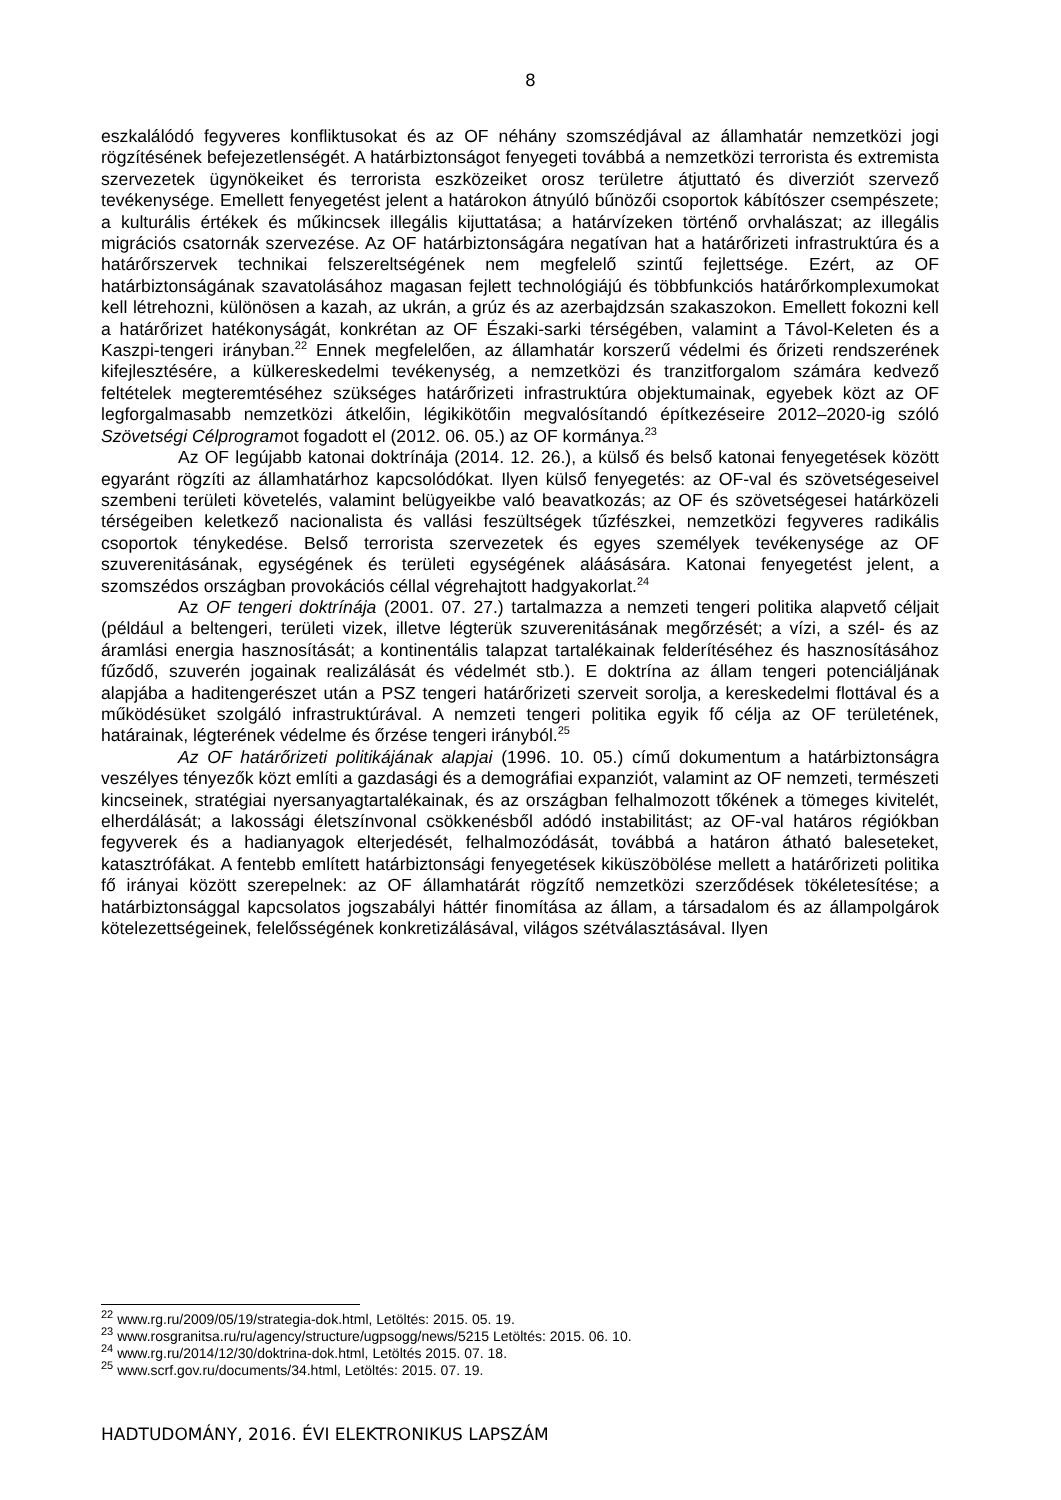8
eszkalálódó fegyveres konfliktusokat és az OF néhány szomszédjával az államhatár nemzetközi jogi rögzítésének befejezetlenségét. A határbiztonságot fenyegeti továbbá a nemzetközi terrorista és extremista szervezetek ügynökeiket és terrorista eszközeiket orosz területre átjuttató és diverziót szervező tevékenysége. Emellett fenyegetést jelent a határokon átnyúló bűnözői csoportok kábítószer csempészete; a kulturális értékek és műkincsek illegális kijuttatása; a határvízeken történő orvhalászat; az illegális migrációs csatornák szervezése. Az OF határbiztonságára negatívan hat a határőrizeti infrastruktúra és a határőrszervek technikai felszereltségének nem megfelelő szintű fejlettsége. Ezért, az OF határbiztonságának szavatolásához magasan fejlett technológiájú és többfunkciós határőrkomplexumokat kell létrehozni, különösen a kazah, az ukrán, a grúz és az azerbajdzsán szakaszokon. Emellett fokozni kell a határőrizet hatékonyságát, konkrétan az OF Északi-sarki térségében, valamint a Távol-Keleten és a Kaszpi-tengeri irányban.<sup>22</sup> Ennek megfelelően, az államhatár korszerű védelmi és őrizeti rendszerének kifejlesztésére, a külkereskedelmi tevékenység, a nemzetközi és tranzitforgalom számára kedvező feltételek megteremtéséhez szükséges határőrizeti infrastruktúra objektumainak, egyebek közt az OF legforgalmasabb nemzetközi átkelőin, légikikötőin megvalósítandó építkezéseire 2012–2020-ig szóló Szövetségi Célprogramot fogadott el (2012. 06. 05.) az OF kormánya.<sup>23</sup>
Az OF legújabb katonai doktrínája (2014. 12. 26.), a külső és belső katonai fenyegetések között egyaránt rögzíti az államhatárhoz kapcsolódókat. Ilyen külső fenyegetés: az OF-val és szövetségeseivel szembeni területi követelés, valamint belügyeikbe való beavatkozás; az OF és szövetségesei határközeli térségeiben keletkező nacionalista és vallási feszültségek tűzfészkei, nemzetközi fegyveres radikális csoportok ténykedése. Belső terrorista szervezetek és egyes személyek tevékenysége az OF szuverenitásának, egységének és területi egységének aláásására. Katonai fenyegetést jelent, a szomszédos országban provokációs céllal végrehajtott hadgyakorlat.<sup>24</sup>
Az OF tengeri doktrínája (2001. 07. 27.) tartalmazza a nemzeti tengeri politika alapvető céljait (például a beltengeri, területi vizek, illetve légterük szuverenitásának megőrzését; a vízi, a szél- és az áramlási energia hasznosítását; a kontinentális talapzat tartalékainak felderítéséhez és hasznosításához fűződő, szuverén jogainak realizálását és védelmét stb.). E doktrína az állam tengeri potenciáljának alapjába a haditengerészet után a PSZ tengeri határőrizeti szerveit sorolja, a kereskedelmi flottával és a működésüket szolgáló infrastruktúrával. A nemzeti tengeri politika egyik fő célja az OF területének, határainak, légterének védelme és őrzése tengeri irányból.<sup>25</sup>
Az OF határőrizeti politikájának alapjai (1996. 10. 05.) című dokumentum a határbiztonságra veszélyes tényezők közt említi a gazdasági és a demográfiai expanziót, valamint az OF nemzeti, természeti kincseinek, stratégiai nyersanyagtartalékainak, és az országban felhalmozott tőkének a tömeges kivitelét, elherdálását; a lakossági életszínvonal csökkenésből adódó instabilitást; az OF-val határos régiókban fegyverek és a hadianyagok elterjedését, felhalmozódását, továbbá a határon átható baleseteket, katasztrófákat. A fentebb említett határbiztonsági fenyegetések kiküszöbölése mellett a határőrizeti politika fő irányai között szerepelnek: az OF államhatárát rögzítő nemzetközi szerződések tökéletesítése; a határbiztonsággal kapcsolatos jogszabályi háttér finomítása az állam, a társadalom és az állampolgárok kötelezettségeinek, felelősségének konkretizálásával, világos szétválasztásával. Ilyen
<sup>22</sup> www.rg.ru/2009/05/19/strategia-dok.html, Letöltés: 2015. 05. 19.
<sup>23</sup> www.rosgranitsa.ru/ru/agency/structure/ugpsogg/news/5215 Letöltés: 2015. 06. 10.
<sup>24</sup> www.rg.ru/2014/12/30/doktrina-dok.html, Letöltés 2015. 07. 18.
<sup>25</sup> www.scrf.gov.ru/documents/34.html, Letöltés: 2015. 07. 19.
HADTUDOMÁNY, 2016. ÉVI ELEKTRONIKUS LAPSZÁM